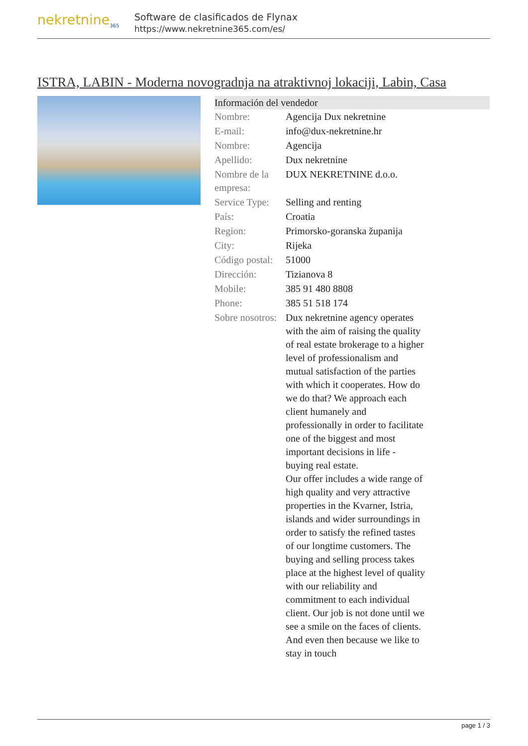nekretnine<sub>365</sub>
Software de clasificados de Flynax
https://www.nekretnine365.com/es/
ISTRA, LABIN - Moderna novogradnja na atraktivnoj lokaciji, Labin, Casa
Información del vendedor
| Nombre: | Agencija Dux nekretnine |
| E-mail: | info@dux-nekretnine.hr |
| Nombre: | Agencija |
| Apellido: | Dux nekretnine |
| Nombre de la empresa: | DUX NEKRETNINE d.o.o. |
| Service Type: | Selling and renting |
| País: | Croatia |
| Region: | Primorsko-goranska županija |
| City: | Rijeka |
| Código postal: | 51000 |
| Dirección: | Tizianova 8 |
| Mobile: | 385 91 480 8808 |
| Phone: | 385 51 518 174 |
| Sobre nosotros: | Dux nekretnine agency operates with the aim of raising the quality of real estate brokerage to a higher level of professionalism and mutual satisfaction of the parties with which it cooperates. How do we do that? We approach each client humanely and professionally in order to facilitate one of the biggest and most important decisions in life - buying real estate. Our offer includes a wide range of high quality and very attractive properties in the Kvarner, Istria, islands and wider surroundings in order to satisfy the refined tastes of our longtime customers. The buying and selling process takes place at the highest level of quality with our reliability and commitment to each individual client. Our job is not done until we see a smile on the faces of clients. And even then because we like to stay in touch |
page 1 / 3